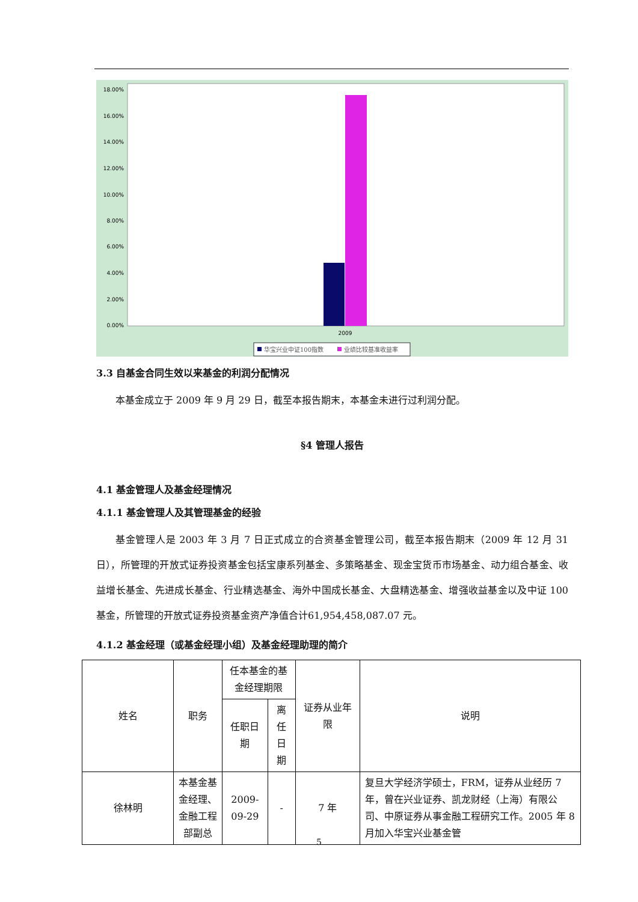18.00%
16.00%
14.00%
12.00%
10.00%
8.00%
6.00%
4.00%
2.00%
0.00%
2009
华宝兴业中证100指数
业绩比较基准收益率
3.3 自基金合同生效以来基金的利润分配情况
本基金成立于 2009 年 9 月 29 日，截至本报告期末，本基金未进行过利润分配。
§4 管理人报告
4.1 基金管理人及基金经理情况
4.1.1 基金管理人及其管理基金的经验
基金管理人是 2003 年 3 月 7 日正式成立的合资基金管理公司，截至本报告期末（2009 年 12 月 31 日），所管理的开放式证券投资基金包括宝康系列基金、多策略基金、现金宝货币市场基金、动力组合基金、收益增长基金、先进成长基金、行业精选基金、海外中国成长基金、大盘精选基金、增强收益基金以及中证 100 基金，所管理的开放式证券投资基金资产净值合计61,954,458,087.07 元。
4.1.2 基金经理（或基金经理小组）及基金经理助理的简介
| 姓名 | 职务 | 任本基金的基金经理期限 | | 证券从业年限 | 说明 |
| --- | --- | --- | --- | --- | --- |
| | | 任职日期 | 离任日期 | | |
| 徐林明 | 本基金基金经理、金融工程部副总 | 2009-09-29 | - | 7 年 | 复旦大学经济学硕士，FRM，证券从业经历 7 年，曾在兴业证券、凯龙财经（上海）有限公司、中原证券从事金融工程研究工作。2005 年 8 月加入华宝兴业基金管 |
5